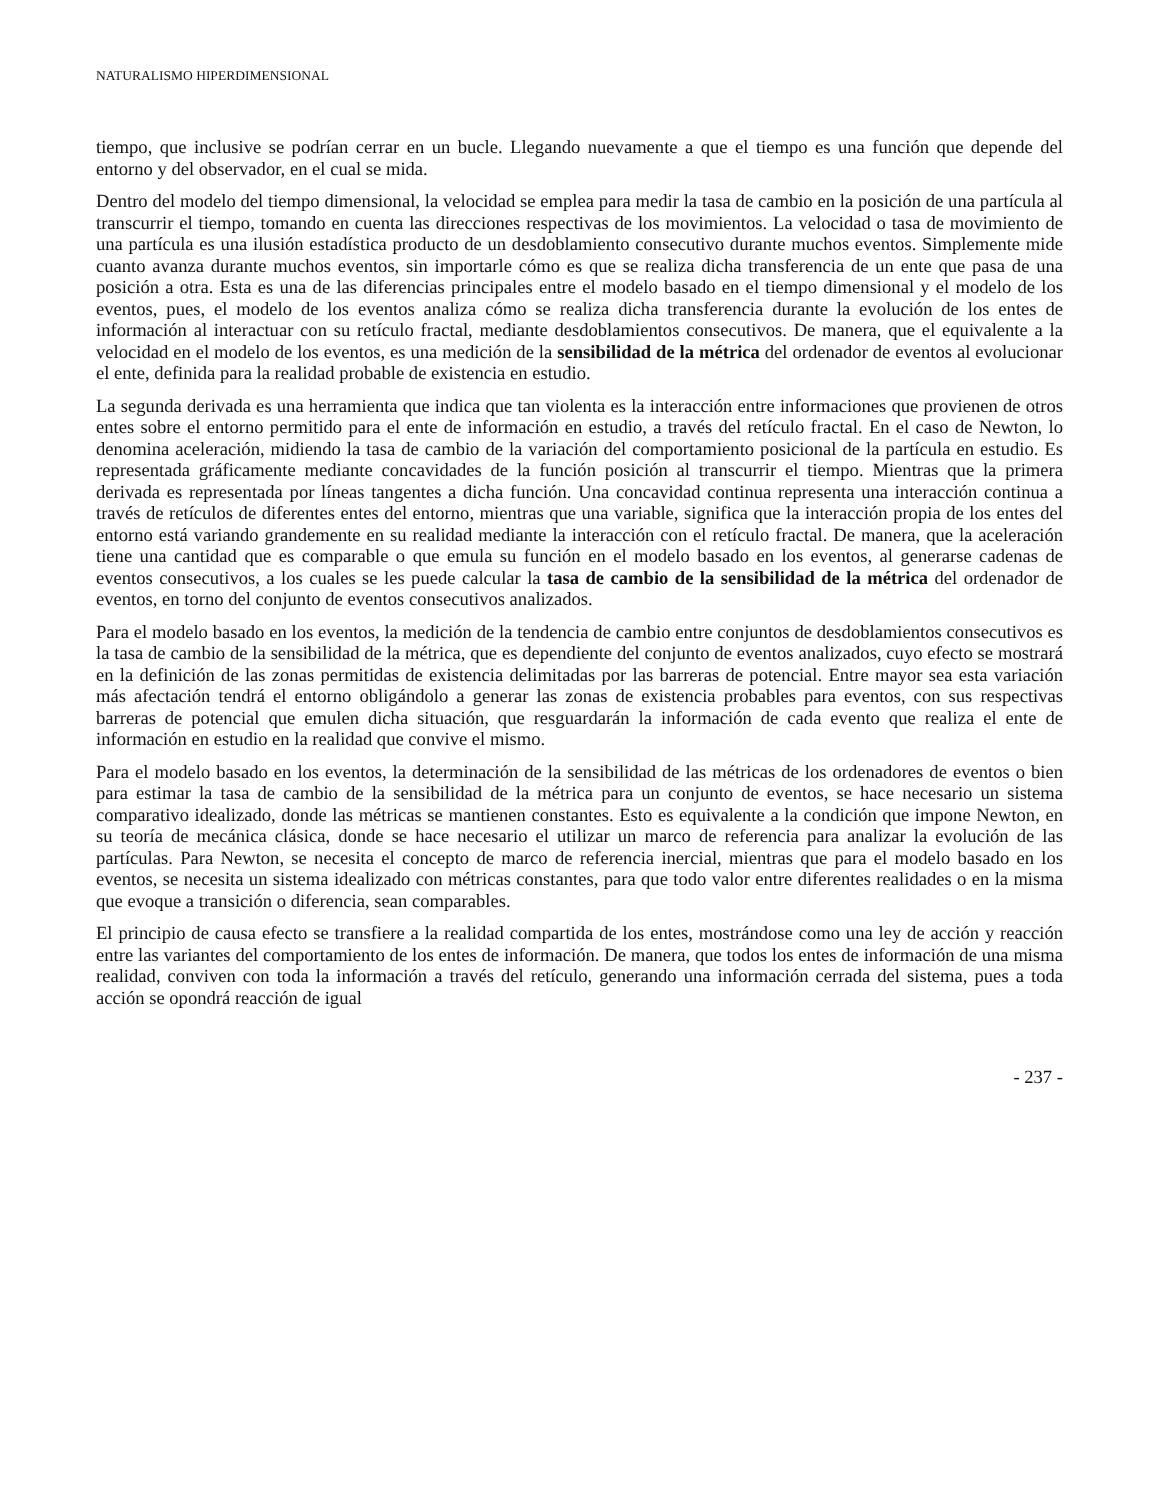NATURALISMO HIPERDIMENSIONAL
tiempo, que inclusive se podrían cerrar en un bucle. Llegando nuevamente a que el tiempo es una función que depende del entorno y del observador, en el cual se mida.
Dentro del modelo del tiempo dimensional, la velocidad se emplea para medir la tasa de cambio en la posición de una partícula al transcurrir el tiempo, tomando en cuenta las direcciones respectivas de los movimientos. La velocidad o tasa de movimiento de una partícula es una ilusión estadística producto de un desdoblamiento consecutivo durante muchos eventos. Simplemente mide cuanto avanza durante muchos eventos, sin importarle cómo es que se realiza dicha transferencia de un ente que pasa de una posición a otra. Esta es una de las diferencias principales entre el modelo basado en el tiempo dimensional y el modelo de los eventos, pues, el modelo de los eventos analiza cómo se realiza dicha transferencia durante la evolución de los entes de información al interactuar con su retículo fractal, mediante desdoblamientos consecutivos. De manera, que el equivalente a la velocidad en el modelo de los eventos, es una medición de la sensibilidad de la métrica del ordenador de eventos al evolucionar el ente, definida para la realidad probable de existencia en estudio.
La segunda derivada es una herramienta que indica que tan violenta es la interacción entre informaciones que provienen de otros entes sobre el entorno permitido para el ente de información en estudio, a través del retículo fractal. En el caso de Newton, lo denomina aceleración, midiendo la tasa de cambio de la variación del comportamiento posicional de la partícula en estudio. Es representada gráficamente mediante concavidades de la función posición al transcurrir el tiempo. Mientras que la primera derivada es representada por líneas tangentes a dicha función. Una concavidad continua representa una interacción continua a través de retículos de diferentes entes del entorno, mientras que una variable, significa que la interacción propia de los entes del entorno está variando grandemente en su realidad mediante la interacción con el retículo fractal. De manera, que la aceleración tiene una cantidad que es comparable o que emula su función en el modelo basado en los eventos, al generarse cadenas de eventos consecutivos, a los cuales se les puede calcular la tasa de cambio de la sensibilidad de la métrica del ordenador de eventos, en torno del conjunto de eventos consecutivos analizados.
Para el modelo basado en los eventos, la medición de la tendencia de cambio entre conjuntos de desdoblamientos consecutivos es la tasa de cambio de la sensibilidad de la métrica, que es dependiente del conjunto de eventos analizados, cuyo efecto se mostrará en la definición de las zonas permitidas de existencia delimitadas por las barreras de potencial. Entre mayor sea esta variación más afectación tendrá el entorno obligándolo a generar las zonas de existencia probables para eventos, con sus respectivas barreras de potencial que emulen dicha situación, que resguardarán la información de cada evento que realiza el ente de información en estudio en la realidad que convive el mismo.
Para el modelo basado en los eventos, la determinación de la sensibilidad de las métricas de los ordenadores de eventos o bien para estimar la tasa de cambio de la sensibilidad de la métrica para un conjunto de eventos, se hace necesario un sistema comparativo idealizado, donde las métricas se mantienen constantes. Esto es equivalente a la condición que impone Newton, en su teoría de mecánica clásica, donde se hace necesario el utilizar un marco de referencia para analizar la evolución de las partículas. Para Newton, se necesita el concepto de marco de referencia inercial, mientras que para el modelo basado en los eventos, se necesita un sistema idealizado con métricas constantes, para que todo valor entre diferentes realidades o en la misma que evoque a transición o diferencia, sean comparables.
El principio de causa efecto se transfiere a la realidad compartida de los entes, mostrándose como una ley de acción y reacción entre las variantes del comportamiento de los entes de información. De manera, que todos los entes de información de una misma realidad, conviven con toda la información a través del retículo, generando una información cerrada del sistema, pues a toda acción se opondrá reacción de igual
- 237 -